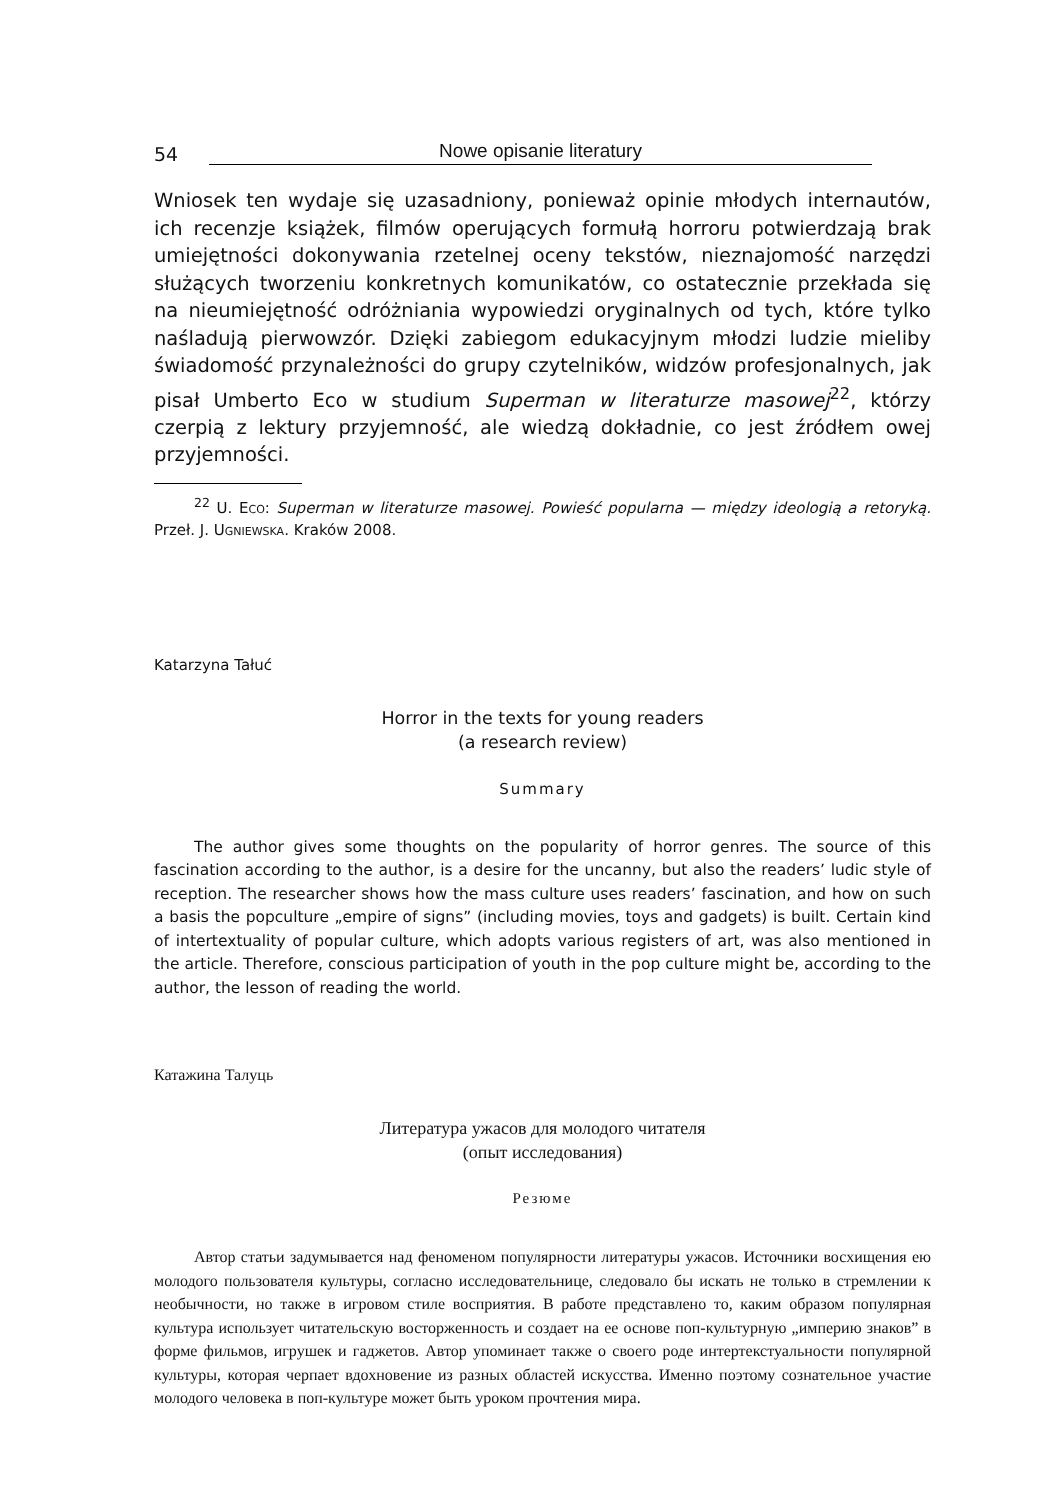54 Nowe opisanie literatury
Wniosek ten wydaje się uzasadniony, ponieważ opinie młodych internautów, ich recenzje książek, filmów operujących formułą horroru potwierdzają brak umiejętności dokonywania rzetelnej oceny tekstów, nieznajomość narzędzi służących tworzeniu konkretnych komunikatów, co ostatecznie przekłada się na nieumiejętność odróżniania wypowiedzi oryginalnych od tych, które tylko naśladują pierwowzór. Dzięki zabiegom edukacyjnym młodzi ludzie mieliby świadomość przynależności do grupy czytelników, widzów profesjonalnych, jak pisał Umberto Eco w studium Superman w literaturze masowej<sup>22</sup>, którzy czerpią z lektury przyjemność, ale wiedzą dokładnie, co jest źródłem owej przyjemności.
<sup>22</sup> U. Eco: Superman w literaturze masowej. Powieść popularna — między ideologią a retoryką. Przeł. J. Ugniewska. Kraków 2008.
Katarzyna Tałuć
Horror in the texts for young readers
(a research review)
Summary
The author gives some thoughts on the popularity of horror genres. The source of this fascination according to the author, is a desire for the uncanny, but also the readers’ ludic style of reception. The researcher shows how the mass culture uses readers’ fascination, and how on such a basis the popculture „empire of signs” (including movies, toys and gadgets) is built. Certain kind of intertextuality of popular culture, which adopts various registers of art, was also mentioned in the article. Therefore, conscious participation of youth in the pop culture might be, according to the author, the lesson of reading the world.
Катажина Талуць
Литература ужасов для молодого читателя
(опыт исследования)
Резюме
Автор статьи задумывается над феноменом популярности литературы ужасов. Источники восхищения ею молодого пользователя культуры, согласно исследовательнице, следовало бы искать не только в стремлении к необычности, но также в игровом стиле восприятия. В работе представлено то, каким образом популярная культура использует читательскую восторженность и создает на ее основе поп-культурную „империю знаков” в форме фильмов, игрушек и гаджетов. Автор упоминает также о своего роде интертекстуальности популярной культуры, которая черпает вдохновение из разных областей искусства. Именно поэтому сознательное участие молодого человека в поп-культуре может быть уроком прочтения мира.